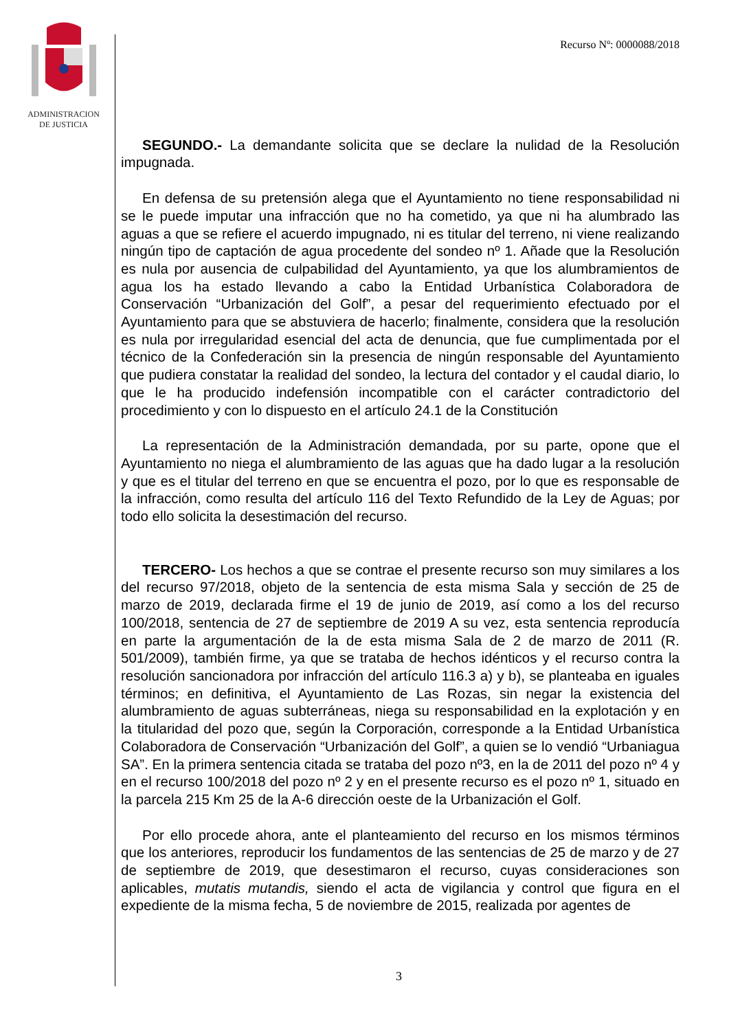ADMINISTRACION
DE JUSTICIA
Recurso Nº: 0000088/2018
SEGUNDO.- La demandante solicita que se declare la nulidad de la Resolución impugnada.
En defensa de su pretensión alega que el Ayuntamiento no tiene responsabilidad ni se le puede imputar una infracción que no ha cometido, ya que ni ha alumbrado las aguas a que se refiere el acuerdo impugnado, ni es titular del terreno, ni viene realizando ningún tipo de captación de agua procedente del sondeo nº 1. Añade que la Resolución es nula por ausencia de culpabilidad del Ayuntamiento, ya que los alumbramientos de agua los ha estado llevando a cabo la Entidad Urbanística Colaboradora de Conservación “Urbanización del Golf”, a pesar del requerimiento efectuado por el Ayuntamiento para que se abstuviera de hacerlo; finalmente, considera que la resolución es nula por irregularidad esencial del acta de denuncia, que fue cumplimentada por el técnico de la Confederación sin la presencia de ningún responsable del Ayuntamiento que pudiera constatar la realidad del sondeo, la lectura del contador y el caudal diario, lo que le ha producido indefensión incompatible con el carácter contradictorio del procedimiento y con lo dispuesto en el artículo 24.1 de la Constitución
La representación de la Administración demandada, por su parte, opone que el Ayuntamiento no niega el alumbramiento de las aguas que ha dado lugar a la resolución y que es el titular del terreno en que se encuentra el pozo, por lo que es responsable de la infracción, como resulta del artículo 116 del Texto Refundido de la Ley de Aguas; por todo ello solicita la desestimación del recurso.
TERCERO- Los hechos a que se contrae el presente recurso son muy similares a los del recurso 97/2018, objeto de la sentencia de esta misma Sala y sección de 25 de marzo de 2019, declarada firme el 19 de junio de 2019, así como a los del recurso 100/2018, sentencia de 27 de septiembre de 2019 A su vez, esta sentencia reproducía en parte la argumentación de la de esta misma Sala de 2 de marzo de 2011 (R. 501/2009), también firme, ya que se trataba de hechos idénticos y el recurso contra la resolución sancionadora por infracción del artículo 116.3 a) y b), se planteaba en iguales términos; en definitiva, el Ayuntamiento de Las Rozas, sin negar la existencia del alumbramiento de aguas subterráneas, niega su responsabilidad en la explotación y en la titularidad del pozo que, según la Corporación, corresponde a la Entidad Urbanística Colaboradora de Conservación “Urbanización del Golf”, a quien se lo vendió “Urbaniagua SA”. En la primera sentencia citada se trataba del pozo nº3, en la de 2011 del pozo nº 4 y en el recurso 100/2018 del pozo nº 2 y en el presente recurso es el pozo nº 1, situado en la parcela 215 Km 25 de la A-6 dirección oeste de la Urbanización el Golf.
Por ello procede ahora, ante el planteamiento del recurso en los mismos términos que los anteriores, reproducir los fundamentos de las sentencias de 25 de marzo y de 27 de septiembre de 2019, que desestimaron el recurso, cuyas consideraciones son aplicables, mutatis mutandis, siendo el acta de vigilancia y control que figura en el expediente de la misma fecha, 5 de noviembre de 2015, realizada por agentes de
3